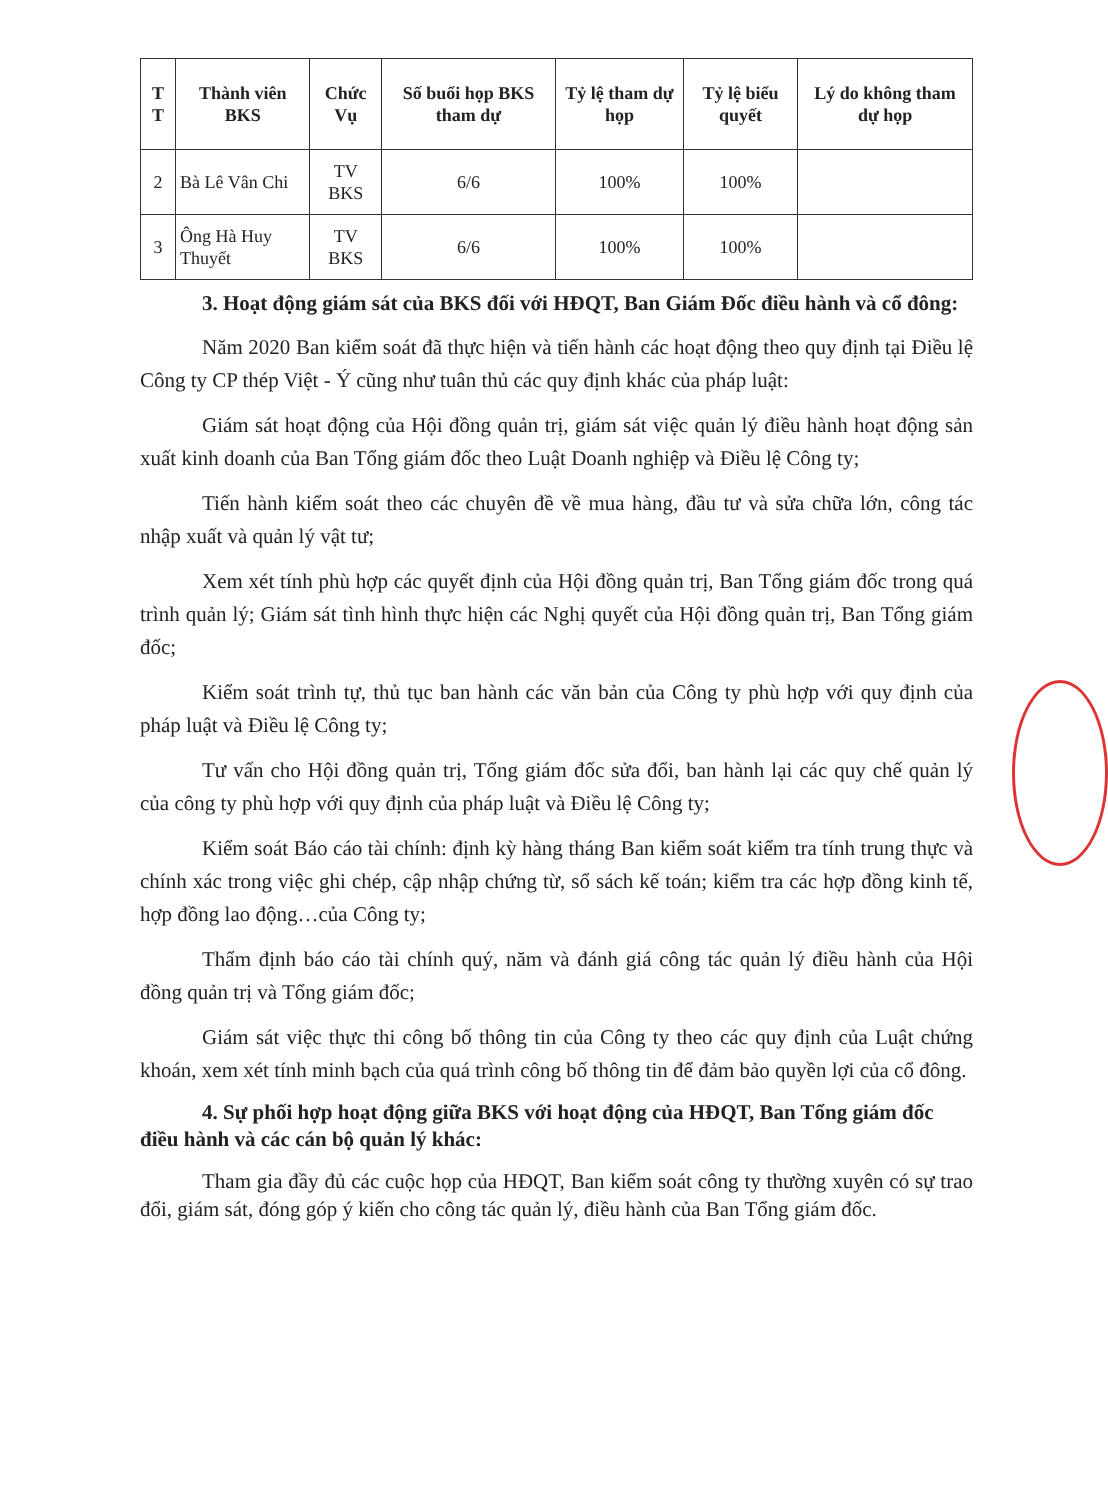| T T | Thành viên BKS | Chức Vụ | Số buổi họp BKS tham dự | Tỷ lệ tham dự họp | Tỷ lệ biểu quyết | Lý do không tham dự họp |
| --- | --- | --- | --- | --- | --- | --- |
| 2 | Bà Lê Vân Chi | TV BKS | 6/6 | 100% | 100% | |
| 3 | Ông Hà Huy Thuyết | TV BKS | 6/6 | 100% | 100% | |
3. Hoạt động giám sát của BKS đối với HĐQT, Ban Giám Đốc điều hành và cổ đông:
Năm 2020 Ban kiểm soát đã thực hiện và tiến hành các hoạt động theo quy định tại Điều lệ Công ty CP thép Việt - Ý cũng như tuân thủ các quy định khác của pháp luật:
Giám sát hoạt động của Hội đồng quản trị, giám sát việc quản lý điều hành hoạt động sản xuất kinh doanh của Ban Tổng giám đốc theo Luật Doanh nghiệp và Điều lệ Công ty;
Tiến hành kiểm soát theo các chuyên đề về mua hàng, đầu tư và sửa chữa lớn, công tác nhập xuất và quản lý vật tư;
Xem xét tính phù hợp các quyết định của Hội đồng quản trị, Ban Tổng giám đốc trong quá trình quản lý; Giám sát tình hình thực hiện các Nghị quyết của Hội đồng quản trị, Ban Tổng giám đốc;
Kiểm soát trình tự, thủ tục ban hành các văn bản của Công ty phù hợp với quy định của pháp luật và Điều lệ Công ty;
Tư vấn cho Hội đồng quản trị, Tổng giám đốc sửa đổi, ban hành lại các quy chế quản lý của công ty phù hợp với quy định của pháp luật và Điều lệ Công ty;
Kiểm soát Báo cáo tài chính: định kỳ hàng tháng Ban kiểm soát kiểm tra tính trung thực và chính xác trong việc ghi chép, cập nhập chứng từ, sổ sách kế toán; kiểm tra các hợp đồng kinh tế, hợp đồng lao động…của Công ty;
Thẩm định báo cáo tài chính quý, năm và đánh giá công tác quản lý điều hành của Hội đồng quản trị và Tổng giám đốc;
Giám sát việc thực thi công bố thông tin của Công ty theo các quy định của Luật chứng khoán, xem xét tính minh bạch của quá trình công bố thông tin để đảm bảo quyền lợi của cổ đông.
4. Sự phối hợp hoạt động giữa BKS với hoạt động của HĐQT, Ban Tổng giám đốc điều hành và các cán bộ quản lý khác:
Tham gia đầy đủ các cuộc họp của HĐQT, Ban kiểm soát công ty thường xuyên có sự trao đổi, giám sát, đóng góp ý kiến cho công tác quản lý, điều hành của Ban Tổng giám đốc.